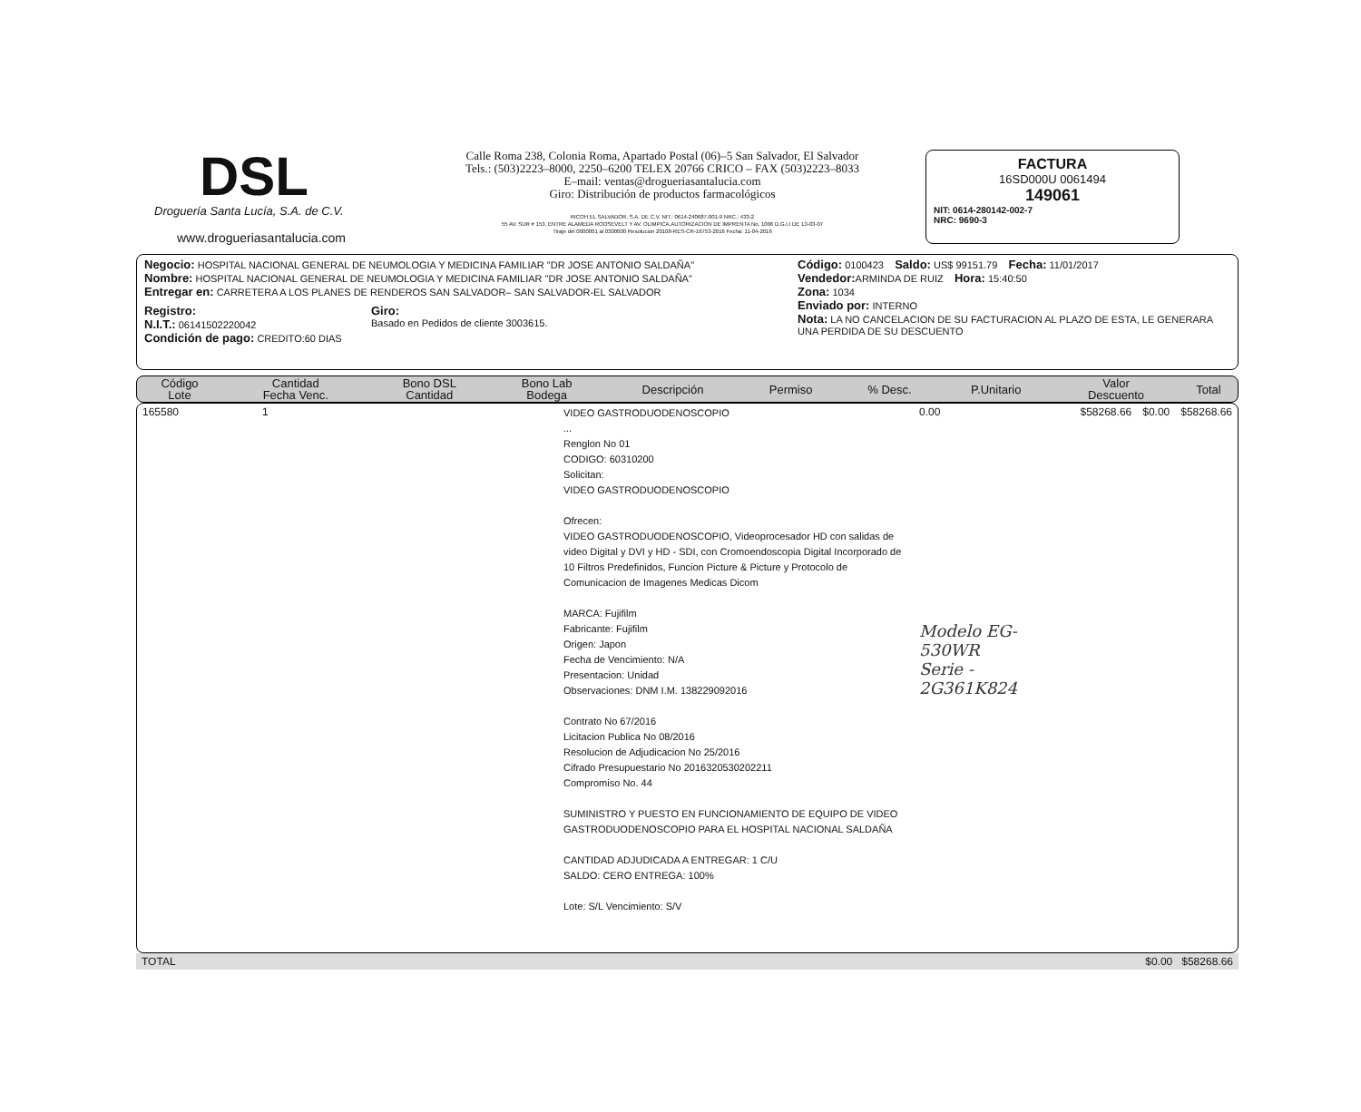DSL
Droguería Santa Lucía, S.A. de C.V.
www.drogueriasantalucia.com
Calle Roma 238, Colonia Roma, Apartado Postal (06)–5 San Salvador, El Salvador
Tels.: (503)2223–8000, 2250–6200 TELEX 20766 CRICO – FAX (503)2223–8033
E–mail: ventas@drogueriasantalucia.com
Giro: Distribución de productos farmacológicos
RICOH EL SALVADOR, S.A. DE C.V. NIT.: 0614-240687-001-9 NRC.: 433-2
55 AV. SUR # 153, ENTRE ALAMEDA ROOSEVELT Y AV. OLIMPICA,AUTORIZACION DE IMPRENTA No. 1006 D.G.I.I DE 13-03-07
Tiraje del 0000001 al 0300000 Resolucion 20108-RES-CR-16753-2016 Fecha: 11-04-2016
FACTURA
16SD000U 0061494
149061
NIT: 0614-280142-002-7
NRC: 9690-3
Negocio: HOSPITAL NACIONAL GENERAL DE NEUMOLOGIA Y MEDICINA FAMILIAR "DR JOSE ANTONIO SALDAÑA"
Nombre: HOSPITAL NACIONAL GENERAL DE NEUMOLOGIA Y MEDICINA FAMILIAR "DR JOSE ANTONIO SALDAÑA"
Entregar en: CARRETERA A LOS PLANES DE RENDEROS SAN SALVADOR– SAN SALVADOR-EL SALVADOR
Registro:
N.I.T.: 06141502220042
Condición de pago: CREDITO:60 DIAS
Giro:
Basado en Pedidos de cliente 3003615.
Código: 0100423 Saldo: US$ 99151.79 Fecha: 11/01/2017
Vendedor: ARMINDA DE RUIZ Hora: 15:40:50
Zona: 1034
Enviado por: INTERNO
Nota: LA NO CANCELACION DE SU FACTURACION AL PLAZO DE ESTA, LE GENERARA UNA PERDIDA DE SU DESCUENTO
| Código Lote | Cantidad Fecha Venc. | Bono DSL Cantidad | Bono Lab Bodega | Descripción | Permiso | % Desc. | P.Unitario | Valor Descuento | Total |
| --- | --- | --- | --- | --- | --- | --- | --- | --- | --- |
| 165580 | 1 | VIDEO GASTRODUODENOSCOPIO ... Renglon No 01 CODIGO: 60310200 Solicitan: VIDEO GASTRODUODENOSCOPIO Ofrecen: VIDEO GASTRODUODENOSCOPIO, Videoprocesador HD con salidas de video Digital y DVI y HD - SDI, con Cromoendoscopia Digital Incorporado de 10 Filtros Predefinidos, Funcion Picture & Picture y Protocolo de Comunicacion de Imagenes Medicas Dicom MARCA: Fujifilm Fabricante: Fujifilm Origen: Japon Fecha de Vencimiento: N/A Presentacion: Unidad Observaciones: DNM I.M. 138229092016 Contrato No 67/2016 Licitacion Publica No 08/2016 Resolucion de Adjudicacion No 25/2016 Cifrado Presupuestario No 2016320530202211 Compromiso No. 44 SUMINISTRO Y PUESTO EN FUNCIONAMIENTO DE EQUIPO DE VIDEO GASTRODUODENOSCOPIO PARA EL HOSPITAL NACIONAL SALDAÑA CANTIDAD ADJUDICADA A ENTREGAR: 1 C/U SALDO: CERO ENTREGA: 100% Lote: S/L Vencimiento: S/V | 0.00 Modelo EG-530WR Serie - 2G361K824 | $58268.66 | $0.00 | $58268.66 |
| TOTAL | $0.00 $58268.66 |